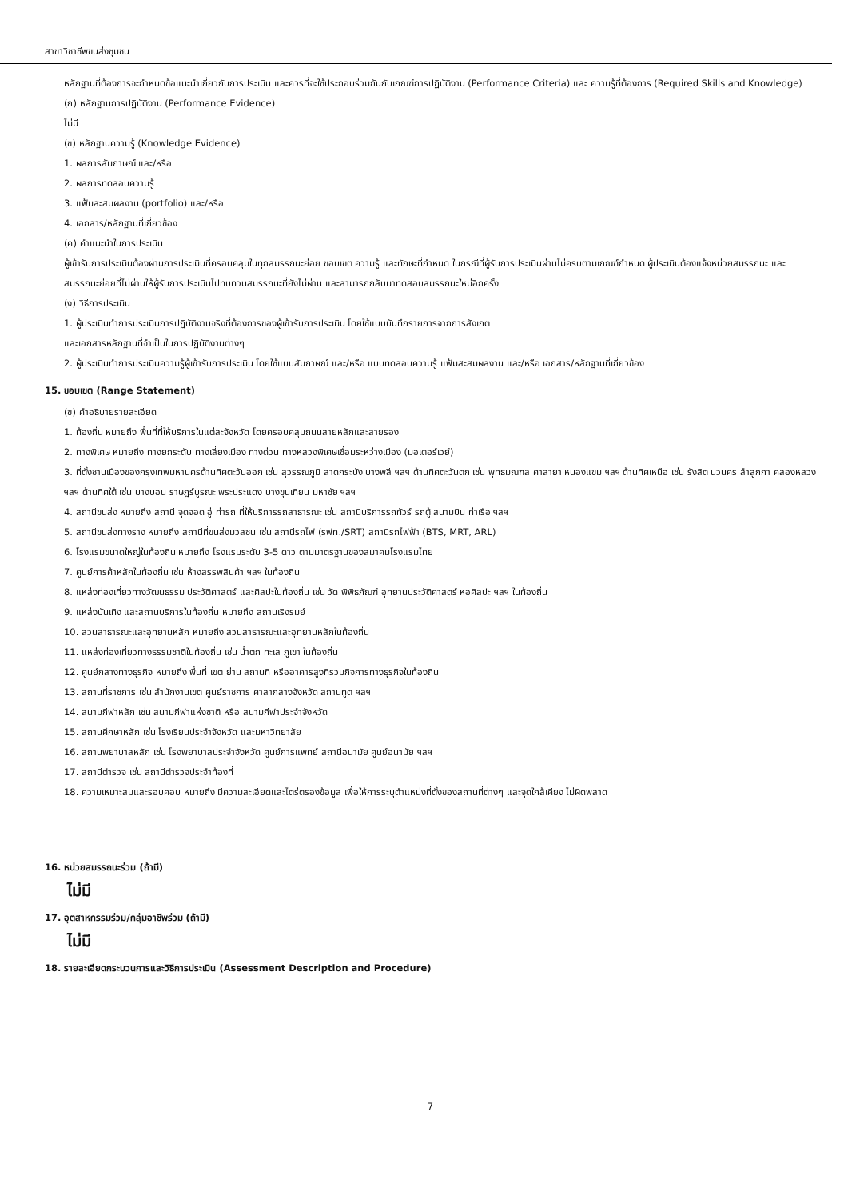สาขาวิชาชีพขนส่งชุมชน
หลักฐานที่ต้องการจะกำหนดข้อแนะนำเกี่ยวกับการประเมิน และควรที่จะใช้ประกอบร่วมกันกับเกณฑ์การปฏิบัติงาน (Performance Criteria) และ ความรู้ที่ต้องการ (Required Skills and Knowledge)
(ก) หลักฐานการปฏิบัติงาน (Performance Evidence)
ไม่มี
(ข) หลักฐานความรู้ (Knowledge Evidence)
1. ผลการสัมภาษณ์ และ/หรือ
2. ผลการทดสอบความรู้
3. แฟ้มสะสมผลงาน (portfolio) และ/หรือ
4. เอกสาร/หลักฐานที่เกี่ยวข้อง
(ค) คำแนะนำในการประเมิน
ผู้เข้ารับการประเมินต้องผ่านการประเมินที่ครอบคลุมในทุกสมรรถนะย่อย ขอบเขต ความรู้ และทักษะที่กำหนด ในกรณีที่ผู้รับการประเมินผ่านไม่ครบตามเกณฑ์กำหนด ผู้ประเมินต้องแจ้งหน่วยสมรรถนะ และสมรรถนะย่อยที่ไม่ผ่านให้ผู้รับการประเมินไปทบทวนสมรรถนะที่ยังไม่ผ่าน และสามารถกลับมาทดสอบสมรรถนะใหม่อีกครั้ง
(ง) วิธีการประเมิน
1. ผู้ประเมินทำการประเมินการปฏิบัติงานจริงที่ต้องการของผู้เข้ารับการประเมิน โดยใช้แบบบันทึกรายการจากการสังเกต
และเอกสารหลักฐานที่จำเป็นในการปฏิบัติงานต่างๆ
2. ผู้ประเมินทำการประเมินความรู้ผู้เข้ารับการประเมิน โดยใช้แบบสัมภาษณ์ และ/หรือ แบบทดสอบความรู้ แฟ้มสะสมผลงาน และ/หรือ เอกสาร/หลักฐานที่เกี่ยวข้อง
15. ขอบเขต (Range Statement)
(ข) คำอธิบายรายละเอียด
1. ท้องถิ่น หมายถึง พื้นที่ที่ให้บริการในแต่ละจังหวัด โดยครอบคลุมถนนสายหลักและสายรอง
2. ทางพิเศษ หมายถึง ทางยกระดับ ทางเลี่ยงเมือง ทางด่วน ทางหลวงพิเศษเชื่อมระหว่างเมือง (มอเตอร์เวย์)
3. ที่ตั้งชานเมืองของกรุงเทพมหานครด้านทิศตะวันออก เช่น สุวรรณภูมิ ลาดกระบัง บางพลี ฯลฯ ด้านทิศตะวันตก เช่น พุทธมณฑล ศาลายา หนองแขม ฯลฯ ด้านทิศเหนือ เช่น รังสิต นวนคร ลำลูกกา คลองหลวง ฯลฯ ด้านทิศใต้ เช่น บางบอน ราษฎร์บูรณะ พระประแดง บางขุนเทียน มหาชัย ฯลฯ
4. สถานีขนส่ง หมายถึง สถานี จุดจอด อู่ ท่ารถ ที่ให้บริการรถสาธารณะ เช่น สถานีบริการรถทัวร์ รถตู้ สนามบิน ท่าเรือ ฯลฯ
5. สถานีขนส่งทางราง หมายถึง สถานีที่ขนส่งมวลชน เช่น สถานีรถไฟ (รฟท./SRT) สถานีรถไฟฟ้า (BTS, MRT, ARL)
6. โรงแรมขนาดใหญ่ในท้องถิ่น หมายถึง โรงแรมระดับ 3-5 ดาว ตามมาตรฐานของสมาคมโรงแรมไทย
7. ศูนย์การค้าหลักในท้องถิ่น เช่น ห้างสรรพสินค้า ฯลฯ ในท้องถิ่น
8. แหล่งท่องเที่ยวทางวัฒนธรรม ประวัติศาสตร์ และศิลปะในท้องถิ่น เช่น วัด พิพิธภัณฑ์ อุทยานประวัติศาสตร์ หอศิลปะ ฯลฯ ในท้องถิ่น
9. แหล่งบันเทิง และสถานบริการในท้องถิ่น หมายถึง สถานเริงรมย์
10. สวนสาธารณะและอุทยานหลัก หมายถึง สวนสาธารณะและอุทยานหลักในท้องถิ่น
11. แหล่งท่องเที่ยวทางธรรมชาติในท้องถิ่น เช่น น้ำตก ทะเล ภูเขา ในท้องถิ่น
12. ศูนย์กลางทางธุรกิจ หมายถึง พื้นที่ เขต ย่าน สถานที่ หรืออาคารสูงที่รวมกิจการทางธุรกิจในท้องถิ่น
13. สถานที่ราชการ เช่น สำนักงานเขต ศูนย์ราชการ ศาลากลางจังหวัด สถานทูต ฯลฯ
14. สนามกีฬาหลัก เช่น สนามกีฬาแห่งชาติ หรือ สนามกีฬาประจำจังหวัด
15. สถานศึกษาหลัก เช่น โรงเรียนประจำจังหวัด และมหาวิทยาลัย
16. สถานพยาบาลหลัก เช่น โรงพยาบาลประจำจังหวัด ศูนย์การแพทย์ สถานีอนามัย ศูนย์อนามัย ฯลฯ
17. สถานีตำรวจ เช่น สถานีตำรวจประจำท้องที่
18. ความเหมาะสมและรอบคอบ หมายถึง มีความละเอียดและไตร่ตรองข้อมูล เพื่อให้การระบุตำแหน่งที่ตั้งของสถานที่ต่างๆ และจุดใกล้เคียง ไม่ผิดพลาด
16. หน่วยสมรรถนะร่วม (ถ้ามี)
ไม่มี
17. อุตสาหกรรมร่วม/กลุ่มอาชีพร่วม (ถ้ามี)
ไม่มี
18. รายละเอียดกระบวนการและวิธีการประเมิน (Assessment Description and Procedure)
7